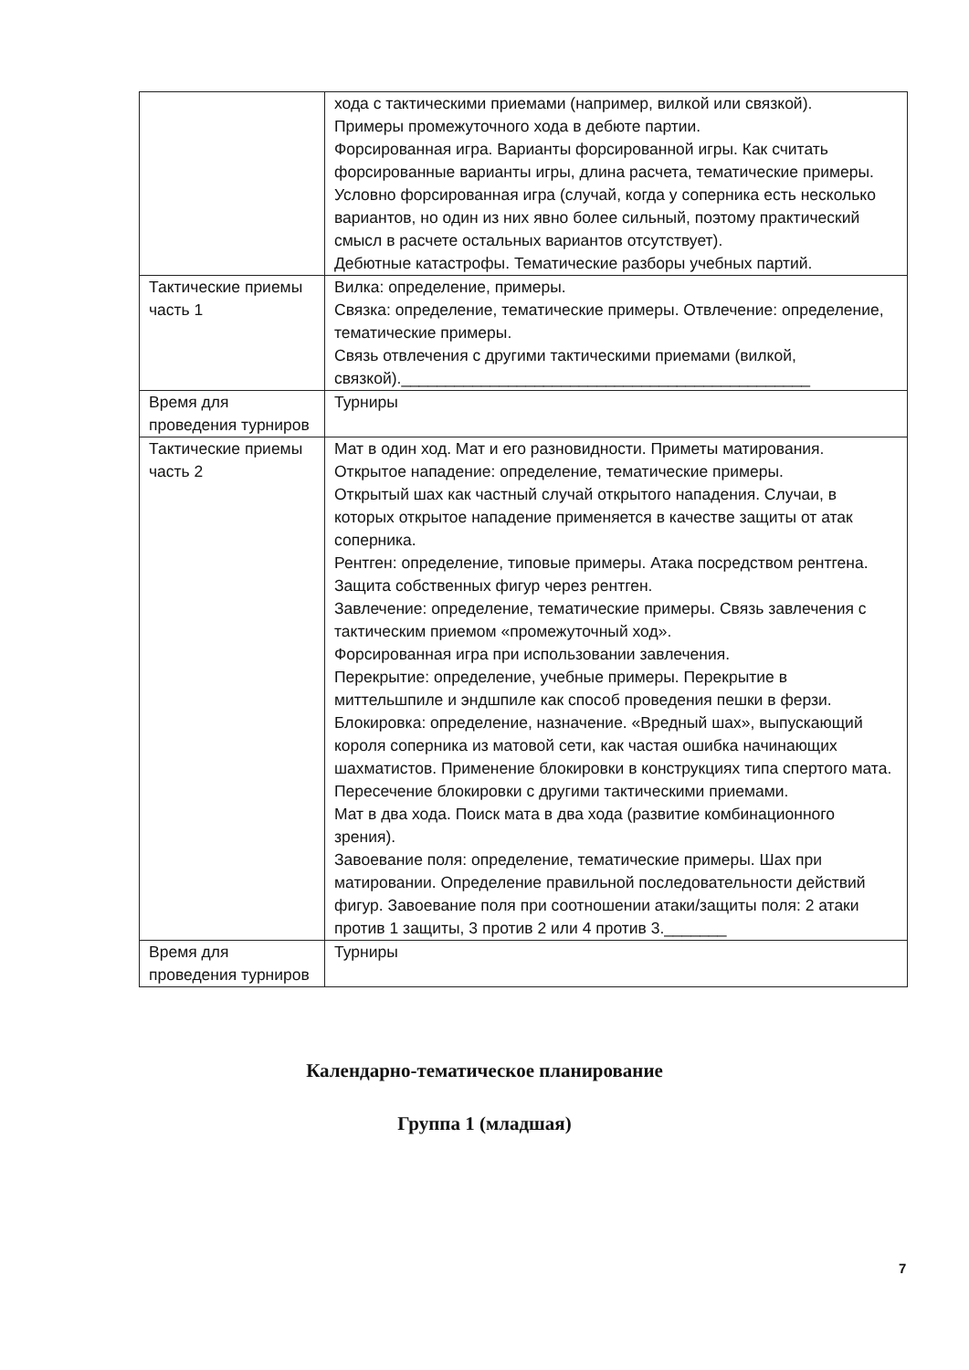| | хода с тактическими приемами (например, вилкой или связкой). Примеры промежуточного хода в дебюте партии. Форсированная игра. Варианты форсированной игры. Как считать форсированные варианты игры, длина расчета, тематические примеры. Условно форсированная игра (случай, когда у соперника есть несколько вариантов, но один из них явно более сильный, поэтому практический смысл в расчете остальных вариантов отсутствует). Дебютные катастрофы. Тематические разборы учебных партий. |
| Тактические приемы часть 1 | Вилка: определение, примеры. Связка: определение, тематические примеры. Отвлечение: определение, тематические примеры. Связь отвлечения с другими тактическими приемами (вилкой, связкой).______________________________________________ |
| Время для проведения турниров | Турниры |
| Тактические приемы часть 2 | Мат в один ход. Мат и его разновидности. Приметы матирования. Открытое нападение: определение, тематические примеры. Открытый шах как частный случай открытого нападения. Случаи, в которых открытое нападение применяется в качестве защиты от атак соперника. Рентген: определение, типовые примеры. Атака посредством рентгена. Защита собственных фигур через рентген. Завлечение: определение, тематические примеры. Связь завлечения с тактическим приемом «промежуточный ход». Форсированная игра при использовании завлечения. Перекрытие: определение, учебные примеры. Перекрытие в миттельшпиле и эндшпиле как способ проведения пешки в ферзи. Блокировка: определение, назначение. «Вредный шах», выпускающий короля соперника из матовой сети, как частая ошибка начинающих шахматистов. Применение блокировки в конструкциях типа спертого мата. Пересечение блокировки с другими тактическими приемами. Мат в два хода. Поиск мата в два хода (развитие комбинационного зрения). Завоевание поля: определение, тематические примеры. Шах при матировании. Определение правильной последовательности действий фигур. Завоевание поля при соотношении атаки/защиты поля: 2 атаки против 1 защиты, 3 против 2 или 4 против 3._______ |
| Время для проведения турниров | Турниры |
Календарно-тематическое планирование
Группа 1 (младшая)
7